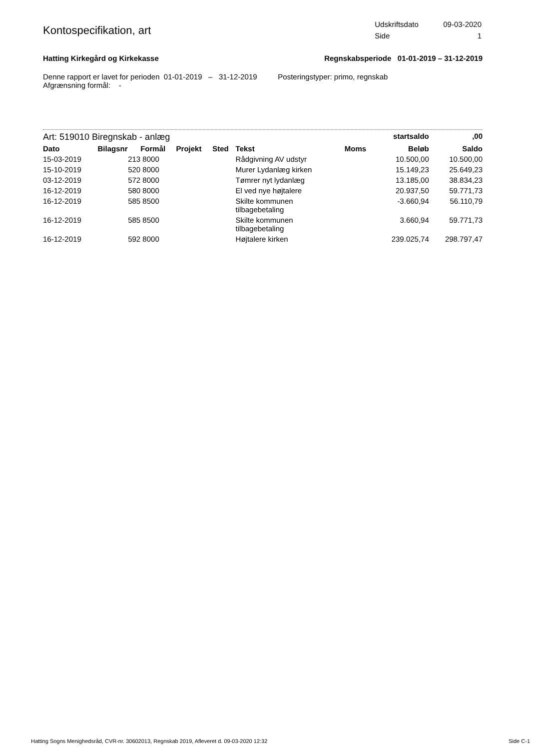Kontospecifikation, art
| Udskriftsdato | 09-03-2020 |
| Side | 1 |
Hatting Kirkegård og Kirkekasse
Regnskabsperiode 01-01-2019 – 31-12-2019
Denne rapport er lavet for perioden 01-01-2019 – 31-12-2019 Posteringstyper: primo, regnskab
Afgrænsning formål: -
| Art: 519010 Biregnskab - anlæg | | | | | | | startsaldo | ,00 |
| Dato | Bilagsnr | Formål | Projekt | Sted | Tekst | Moms | Beløb | Saldo |
| 15-03-2019 | 213 | 8000 | | | Rådgivning AV udstyr | | 10.500,00 | 10.500,00 |
| 15-10-2019 | 520 | 8000 | | | Murer Lydanlæg kirken | | 15.149,23 | 25.649,23 |
| 03-12-2019 | 572 | 8000 | | | Tømrer nyt lydanlæg | | 13.185,00 | 38.834,23 |
| 16-12-2019 | 580 | 8000 | | | El ved nye højtalere | | 20.937,50 | 59.771,73 |
| 16-12-2019 | 585 | 8500 | | | Skilte kommunen tilbagebetaling | | -3.660,94 | 56.110,79 |
| 16-12-2019 | 585 | 8500 | | | Skilte kommunen tilbagebetaling | | 3.660,94 | 59.771,73 |
| 16-12-2019 | 592 | 8000 | | | Højtalere kirken | | 239.025,74 | 298.797,47 |
Hatting Sogns Menighedsråd, CVR-nr. 30602013, Regnskab 2019, Afleveret d. 09-03-2020 12:32 Side C-1